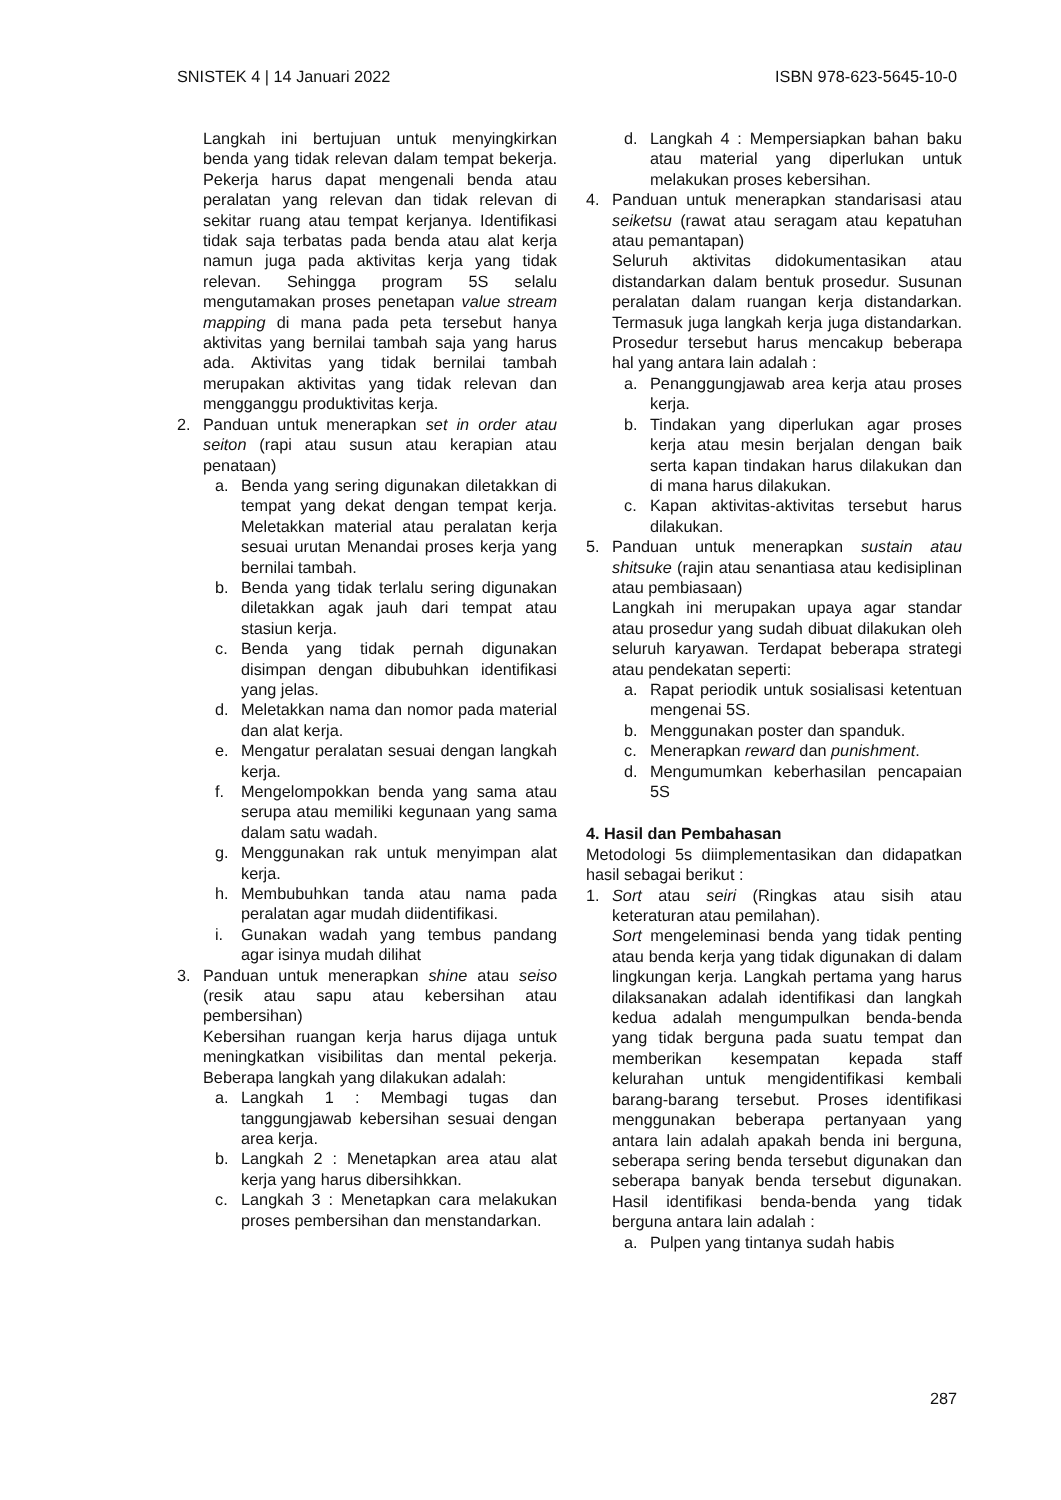SNISTEK 4 | 14 Januari 2022 ISBN 978-623-5645-10-0
Langkah ini bertujuan untuk menyingkirkan benda yang tidak relevan dalam tempat bekerja. Pekerja harus dapat mengenali benda atau peralatan yang relevan dan tidak relevan di sekitar ruang atau tempat kerjanya. Identifikasi tidak saja terbatas pada benda atau alat kerja namun juga pada aktivitas kerja yang tidak relevan. Sehingga program 5S selalu mengutamakan proses penetapan value stream mapping di mana pada peta tersebut hanya aktivitas yang bernilai tambah saja yang harus ada. Aktivitas yang tidak bernilai tambah merupakan aktivitas yang tidak relevan dan mengganggu produktivitas kerja.
2. Panduan untuk menerapkan set in order atau seiton (rapi atau susun atau kerapian atau penataan)
a. Benda yang sering digunakan diletakkan di tempat yang dekat dengan tempat kerja. Meletakkan material atau peralatan kerja sesuai urutan Menandai proses kerja yang bernilai tambah.
b. Benda yang tidak terlalu sering digunakan diletakkan agak jauh dari tempat atau stasiun kerja.
c. Benda yang tidak pernah digunakan disimpan dengan dibubuhkan identifikasi yang jelas.
d. Meletakkan nama dan nomor pada material dan alat kerja.
e. Mengatur peralatan sesuai dengan langkah kerja.
f. Mengelompokkan benda yang sama atau serupa atau memiliki kegunaan yang sama dalam satu wadah.
g. Menggunakan rak untuk menyimpan alat kerja.
h. Membubuhkan tanda atau nama pada peralatan agar mudah diidentifikasi.
i. Gunakan wadah yang tembus pandang agar isinya mudah dilihat
3. Panduan untuk menerapkan shine atau seiso (resik atau sapu atau kebersihan atau pembersihan)
Kebersihan ruangan kerja harus dijaga untuk meningkatkan visibilitas dan mental pekerja. Beberapa langkah yang dilakukan adalah:
a. Langkah 1 : Membagi tugas dan tanggungjawab kebersihan sesuai dengan area kerja.
b. Langkah 2 : Menetapkan area atau alat kerja yang harus dibersihkkan.
c. Langkah 3 : Menetapkan cara melakukan proses pembersihan dan menstandarkan.
d. Langkah 4 : Mempersiapkan bahan baku atau material yang diperlukan untuk melakukan proses kebersihan.
4. Panduan untuk menerapkan standarisasi atau seiketsu (rawat atau seragam atau kepatuhan atau pemantapan)
Seluruh aktivitas didokumentasikan atau distandarkan dalam bentuk prosedur. Susunan peralatan dalam ruangan kerja distandarkan. Termasuk juga langkah kerja juga distandarkan. Prosedur tersebut harus mencakup beberapa hal yang antara lain adalah :
a. Penanggungjawab area kerja atau proses kerja.
b. Tindakan yang diperlukan agar proses kerja atau mesin berjalan dengan baik serta kapan tindakan harus dilakukan dan di mana harus dilakukan.
c. Kapan aktivitas-aktivitas tersebut harus dilakukan.
5. Panduan untuk menerapkan sustain atau shitsuke (rajin atau senantiasa atau kedisiplinan atau pembiasaan)
Langkah ini merupakan upaya agar standar atau prosedur yang sudah dibuat dilakukan oleh seluruh karyawan. Terdapat beberapa strategi atau pendekatan seperti:
a. Rapat periodik untuk sosialisasi ketentuan mengenai 5S.
b. Menggunakan poster dan spanduk.
c. Menerapkan reward dan punishment.
d. Mengumumkan keberhasilan pencapaian 5S
4. Hasil dan Pembahasan
Metodologi 5s diimplementasikan dan didapatkan hasil sebagai berikut :
1. Sort atau seiri (Ringkas atau sisih atau keteraturan atau pemilahan).
Sort mengeleminasi benda yang tidak penting atau benda kerja yang tidak digunakan di dalam lingkungan kerja. Langkah pertama yang harus dilaksanakan adalah identifikasi dan langkah kedua adalah mengumpulkan benda-benda yang tidak berguna pada suatu tempat dan memberikan kesempatan kepada staff kelurahan untuk mengidentifikasi kembali barang-barang tersebut. Proses identifikasi menggunakan beberapa pertanyaan yang antara lain adalah apakah benda ini berguna, seberapa sering benda tersebut digunakan dan seberapa banyak benda tersebut digunakan. Hasil identifikasi benda-benda yang tidak berguna antara lain adalah :
a. Pulpen yang tintanya sudah habis
287